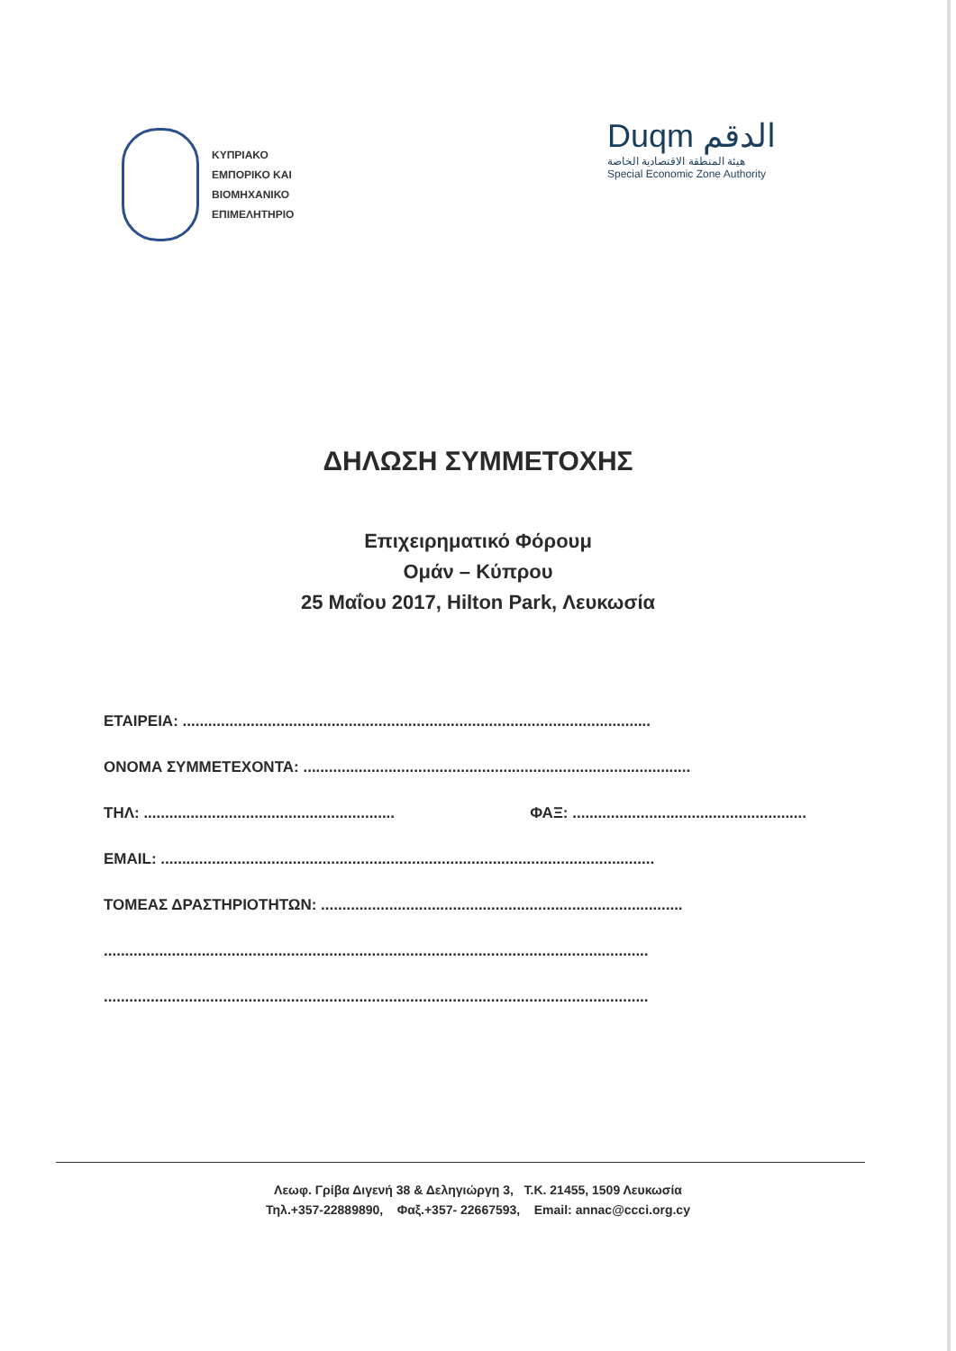ΚΥΠΡΙΑΚΟ
ΕΜΠΟΡΙΚΟ ΚΑΙ
ΒΙΟΜΗΧΑΝΙΚΟ
ΕΠΙΜΕΛΗΤΗΡΙΟ
Duqm الدقم
هيئة المنطقة الاقتصادية الخاصة
Special Economic Zone Authority
ΔΗΛΩΣΗ ΣΥΜΜΕΤΟΧΗΣ
Επιχειρηματικό Φόρουμ
Ομάν – Κύπρου
25 Μαΐου 2017, Hilton Park, Λευκωσία
ΕΤΑΙΡΕΙΑ: ..............................................................................................................
ΟΝΟΜΑ ΣΥΜΜΕΤΕΧΟΝΤΑ: ...........................................................................................
ΤΗΛ: ........................................................... ΦΑΞ: .......................................................
EMAIL: ....................................................................................................................
ΤΟΜΕΑΣ ΔΡΑΣΤΗΡΙΟΤΗΤΩΝ: .....................................................................................
................................................................................................................................
................................................................................................................................
Λεωφ. Γρίβα Διγενή 38 & Δεληγιώργη 3, Τ.Κ. 21455, 1509 Λευκωσία
Τηλ.+357-22889890, Φαξ.+357- 22667593, Email: annac@ccci.org.cy